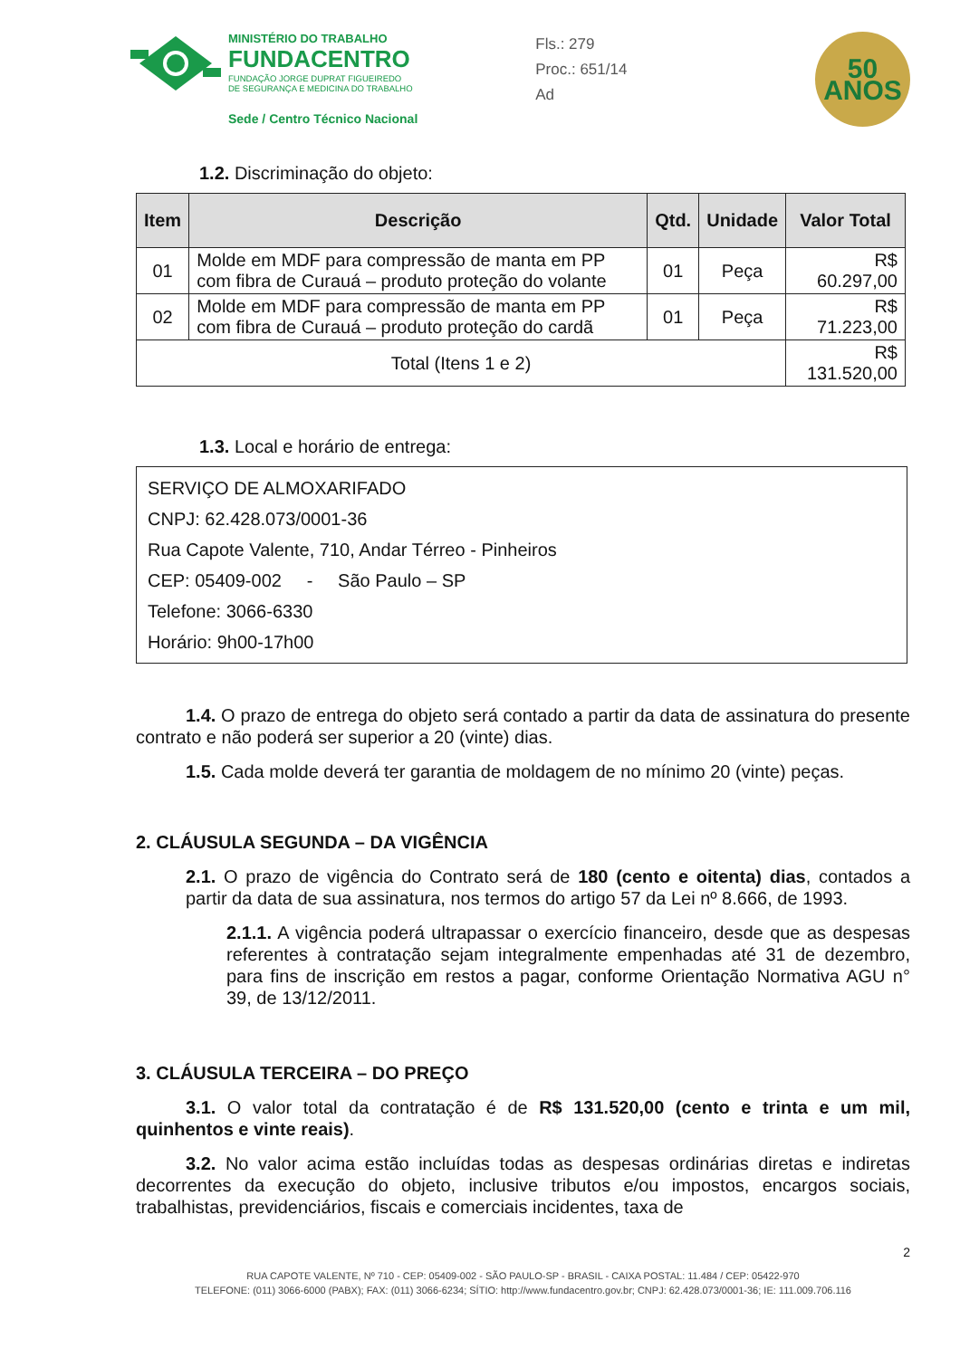MINISTÉRIO DO TRABALHO
FUNDACENTRO
FUNDAÇÃO JORGE DUPRAT FIGUEIREDO
DE SEGURANÇA E MEDICINA DO TRABALHO
Sede / Centro Técnico Nacional
Fls.: 279
Proc.: 651/14
Ad
50
ANOS
1.2. Discriminação do objeto:
| Item | Descrição | Qtd. | Unidade | Valor Total |
| --- | --- | --- | --- | --- |
| 01 | Molde em MDF para compressão de manta em PP com fibra de Curauá – produto proteção do volante | 01 | Peça | R$ 60.297,00 |
| 02 | Molde em MDF para compressão de manta em PP com fibra de Curauá – produto proteção do cardã | 01 | Peça | R$ 71.223,00 |
| Total (Itens 1 e 2) | | | | R$ 131.520,00 |
1.3. Local e horário de entrega:
SERVIÇO DE ALMOXARIFADO
CNPJ: 62.428.073/0001-36
Rua Capote Valente, 710, Andar Térreo - Pinheiros
CEP: 05409-002 - São Paulo – SP
Telefone: 3066-6330
Horário: 9h00-17h00
1.4. O prazo de entrega do objeto será contado a partir da data de assinatura do presente contrato e não poderá ser superior a 20 (vinte) dias.
1.5. Cada molde deverá ter garantia de moldagem de no mínimo 20 (vinte) peças.
2. CLÁUSULA SEGUNDA – DA VIGÊNCIA
2.1. O prazo de vigência do Contrato será de 180 (cento e oitenta) dias, contados a partir da data de sua assinatura, nos termos do artigo 57 da Lei nº 8.666, de 1993.
2.1.1. A vigência poderá ultrapassar o exercício financeiro, desde que as despesas referentes à contratação sejam integralmente empenhadas até 31 de dezembro, para fins de inscrição em restos a pagar, conforme Orientação Normativa AGU n° 39, de 13/12/2011.
3. CLÁUSULA TERCEIRA – DO PREÇO
3.1. O valor total da contratação é de R$ 131.520,00 (cento e trinta e um mil, quinhentos e vinte reais).
3.2. No valor acima estão incluídas todas as despesas ordinárias diretas e indiretas decorrentes da execução do objeto, inclusive tributos e/ou impostos, encargos sociais, trabalhistas, previdenciários, fiscais e comerciais incidentes, taxa de
2
RUA CAPOTE VALENTE, Nº 710 - CEP: 05409-002 - SÃO PAULO-SP - BRASIL - CAIXA POSTAL: 11.484 / CEP: 05422-970
TELEFONE: (011) 3066-6000 (PABX); FAX: (011) 3066-6234; SÍTIO: http://www.fundacentro.gov.br; CNPJ: 62.428.073/0001-36; IE: 111.009.706.116